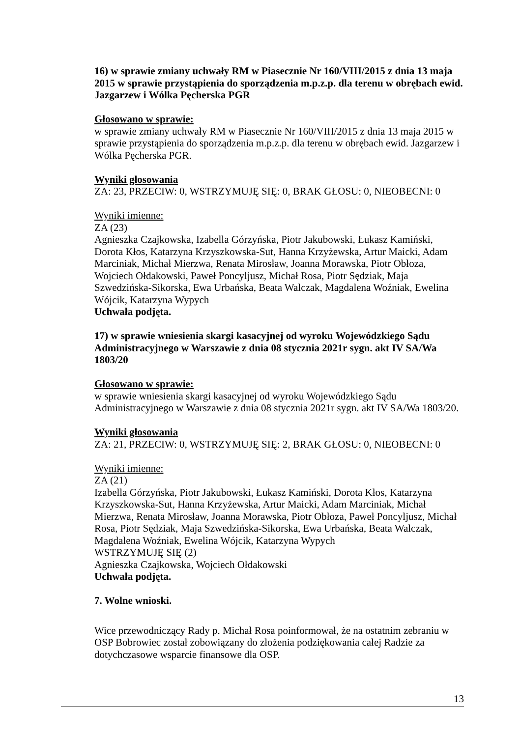16) w sprawie zmiany uchwały RM w Piasecznie Nr 160/VIII/2015 z dnia 13 maja 2015 w sprawie przystąpienia do sporządzenia m.p.z.p. dla terenu w obrębach ewid. Jazgarzew i Wólka Pęcherska PGR
Głosowano w sprawie:
w sprawie zmiany uchwały RM w Piasecznie Nr 160/VIII/2015 z dnia 13 maja 2015 w sprawie przystąpienia do sporządzenia m.p.z.p. dla terenu w obrębach ewid. Jazgarzew i Wólka Pęcherska PGR.
Wyniki głosowania
ZA: 23, PRZECIW: 0, WSTRZYMUJĘ SIĘ: 0, BRAK GŁOSU: 0, NIEOBECNI: 0
Wyniki imienne:
ZA (23)
Agnieszka Czajkowska, Izabella Górzyńska, Piotr Jakubowski, Łukasz Kamiński, Dorota Kłos, Katarzyna Krzyszkowska-Sut, Hanna Krzyżewska, Artur Maicki, Adam Marciniak, Michał Mierzwa, Renata Mirosław, Joanna Morawska, Piotr Obłoza, Wojciech Ołdakowski, Paweł Poncyljusz, Michał Rosa, Piotr Sędziak, Maja Szwedzińska-Sikorska, Ewa Urbańska, Beata Walczak, Magdalena Woźniak, Ewelina Wójcik, Katarzyna Wypych
Uchwała podjęta.
17) w sprawie wniesienia skargi kasacyjnej od wyroku Wojewódzkiego Sądu Administracyjnego w Warszawie z dnia 08 stycznia 2021r sygn. akt IV SA/Wa 1803/20
Głosowano w sprawie:
w sprawie wniesienia skargi kasacyjnej od wyroku Wojewódzkiego Sądu Administracyjnego w Warszawie z dnia 08 stycznia 2021r sygn. akt IV SA/Wa 1803/20.
Wyniki głosowania
ZA: 21, PRZECIW: 0, WSTRZYMUJĘ SIĘ: 2, BRAK GŁOSU: 0, NIEOBECNI: 0
Wyniki imienne:
ZA (21)
Izabella Górzyńska, Piotr Jakubowski, Łukasz Kamiński, Dorota Kłos, Katarzyna Krzyszkowska-Sut, Hanna Krzyżewska, Artur Maicki, Adam Marciniak, Michał Mierzwa, Renata Mirosław, Joanna Morawska, Piotr Obłoza, Paweł Poncyljusz, Michał Rosa, Piotr Sędziak, Maja Szwedzińska-Sikorska, Ewa Urbańska, Beata Walczak, Magdalena Woźniak, Ewelina Wójcik, Katarzyna Wypych
WSTRZYMUJĘ SIĘ (2)
Agnieszka Czajkowska, Wojciech Ołdakowski
Uchwała podjęta.
7. Wolne wnioski.
Wice przewodniczący Rady p. Michał Rosa poinformował, że na ostatnim zebraniu w OSP Bobrowiec został zobowiązany do złożenia podziękowania całej Radzie za dotychczasowe wsparcie finansowe dla OSP.
13